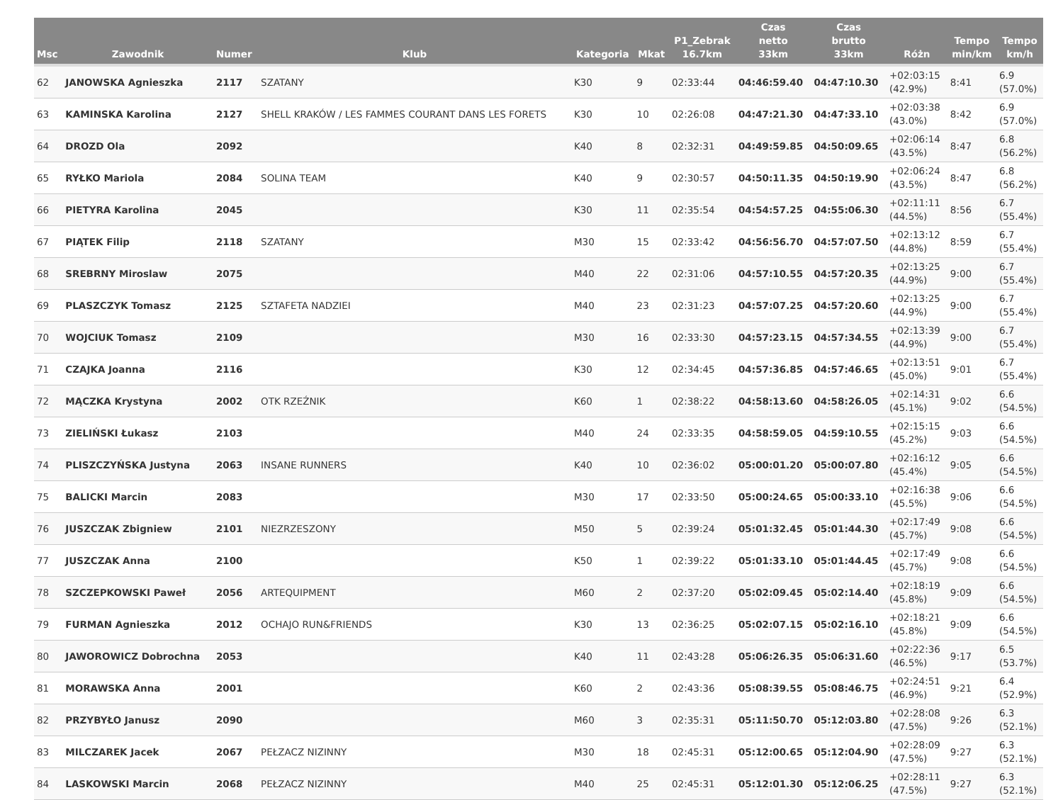| Msc | Zawodnik | Numer | Klub | Kategoria | Mkat | P1_Zebrak 16.7km | Czas netto 33km | Czas brutto 33km | Różn | Tempo min/km | Tempo km/h |
| --- | --- | --- | --- | --- | --- | --- | --- | --- | --- | --- | --- |
| 62 | JANOWSKA Agnieszka | 2117 | SZATANY | K30 | 9 | 02:33:44 | 04:46:59.40 | 04:47:10.30 | +02:03:15 (42.9%) | 8:41 | 6.9 (57.0%) |
| 63 | KAMINSKA Karolina | 2127 | SHELL KRAKÓW / LES FAMMES COURANT DANS LES FORETS | K30 | 10 | 02:26:08 | 04:47:21.30 | 04:47:33.10 | +02:03:38 (43.0%) | 8:42 | 6.9 (57.0%) |
| 64 | DROZD Ola | 2092 | | K40 | 8 | 02:32:31 | 04:49:59.85 | 04:50:09.65 | +02:06:14 (43.5%) | 8:47 | 6.8 (56.2%) |
| 65 | RYŁKO Mariola | 2084 | SOLINA TEAM | K40 | 9 | 02:30:57 | 04:50:11.35 | 04:50:19.90 | +02:06:24 (43.5%) | 8:47 | 6.8 (56.2%) |
| 66 | PIETYRA Karolina | 2045 | | K30 | 11 | 02:35:54 | 04:54:57.25 | 04:55:06.30 | +02:11:11 (44.5%) | 8:56 | 6.7 (55.4%) |
| 67 | PIĄTEK Filip | 2118 | SZATANY | M30 | 15 | 02:33:42 | 04:56:56.70 | 04:57:07.50 | +02:13:12 (44.8%) | 8:59 | 6.7 (55.4%) |
| 68 | SREBRNY Miroslaw | 2075 | | M40 | 22 | 02:31:06 | 04:57:10.55 | 04:57:20.35 | +02:13:25 (44.9%) | 9:00 | 6.7 (55.4%) |
| 69 | PLASZCZYK Tomasz | 2125 | SZTAFETA NADZIEI | M40 | 23 | 02:31:23 | 04:57:07.25 | 04:57:20.60 | +02:13:25 (44.9%) | 9:00 | 6.7 (55.4%) |
| 70 | WOJCIUK Tomasz | 2109 | | M30 | 16 | 02:33:30 | 04:57:23.15 | 04:57:34.55 | +02:13:39 (44.9%) | 9:00 | 6.7 (55.4%) |
| 71 | CZAJKA Joanna | 2116 | | K30 | 12 | 02:34:45 | 04:57:36.85 | 04:57:46.65 | +02:13:51 (45.0%) | 9:01 | 6.7 (55.4%) |
| 72 | MĄCZKA Krystyna | 2002 | OTK RZEŹNIK | K60 | 1 | 02:38:22 | 04:58:13.60 | 04:58:26.05 | +02:14:31 (45.1%) | 9:02 | 6.6 (54.5%) |
| 73 | ZIELIŃSKI Łukasz | 2103 | | M40 | 24 | 02:33:35 | 04:58:59.05 | 04:59:10.55 | +02:15:15 (45.2%) | 9:03 | 6.6 (54.5%) |
| 74 | PLISZCZYŃSKA Justyna | 2063 | INSANE RUNNERS | K40 | 10 | 02:36:02 | 05:00:01.20 | 05:00:07.80 | +02:16:12 (45.4%) | 9:05 | 6.6 (54.5%) |
| 75 | BALICKI Marcin | 2083 | | M30 | 17 | 02:33:50 | 05:00:24.65 | 05:00:33.10 | +02:16:38 (45.5%) | 9:06 | 6.6 (54.5%) |
| 76 | JUSZCZAK Zbigniew | 2101 | NIEZRZESZONY | M50 | 5 | 02:39:24 | 05:01:32.45 | 05:01:44.30 | +02:17:49 (45.7%) | 9:08 | 6.6 (54.5%) |
| 77 | JUSZCZAK Anna | 2100 | | K50 | 1 | 02:39:22 | 05:01:33.10 | 05:01:44.45 | +02:17:49 (45.7%) | 9:08 | 6.6 (54.5%) |
| 78 | SZCZEPKOWSKI Paweł | 2056 | ARTEQUIPMENT | M60 | 2 | 02:37:20 | 05:02:09.45 | 05:02:14.40 | +02:18:19 (45.8%) | 9:09 | 6.6 (54.5%) |
| 79 | FURMAN Agnieszka | 2012 | OCHAJO RUN&FRIENDS | K30 | 13 | 02:36:25 | 05:02:07.15 | 05:02:16.10 | +02:18:21 (45.8%) | 9:09 | 6.6 (54.5%) |
| 80 | JAWOROWICZ Dobrochna | 2053 | | K40 | 11 | 02:43:28 | 05:06:26.35 | 05:06:31.60 | +02:22:36 (46.5%) | 9:17 | 6.5 (53.7%) |
| 81 | MORAWSKA Anna | 2001 | | K60 | 2 | 02:43:36 | 05:08:39.55 | 05:08:46.75 | +02:24:51 (46.9%) | 9:21 | 6.4 (52.9%) |
| 82 | PRZYBYŁO Janusz | 2090 | | M60 | 3 | 02:35:31 | 05:11:50.70 | 05:12:03.80 | +02:28:08 (47.5%) | 9:26 | 6.3 (52.1%) |
| 83 | MILCZAREK Jacek | 2067 | PEŁZACZ NIZINNY | M30 | 18 | 02:45:31 | 05:12:00.65 | 05:12:04.90 | +02:28:09 (47.5%) | 9:27 | 6.3 (52.1%) |
| 84 | LASKOWSKI Marcin | 2068 | PEŁZACZ NIZINNY | M40 | 25 | 02:45:31 | 05:12:01.30 | 05:12:06.25 | +02:28:11 (47.5%) | 9:27 | 6.3 (52.1%) |